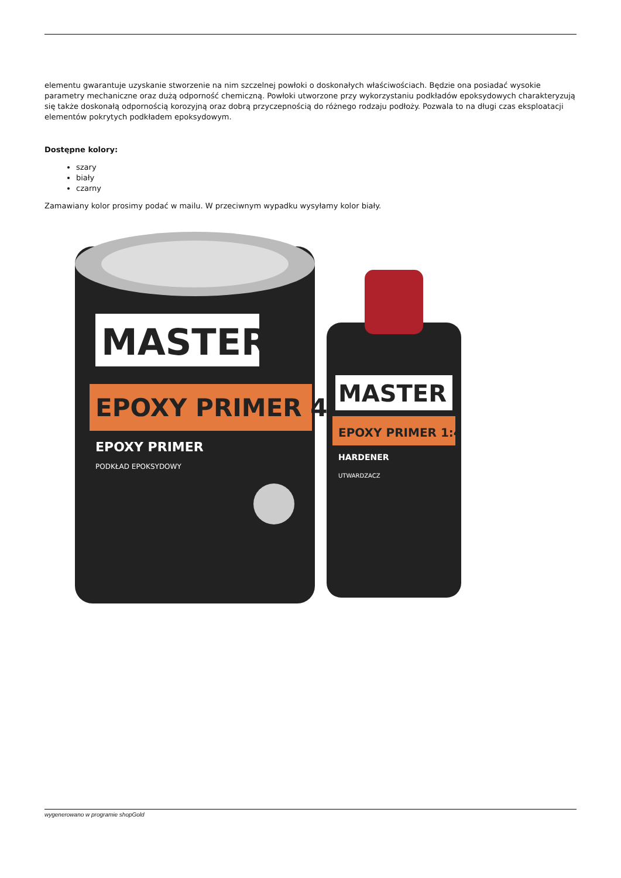elementu gwarantuje uzyskanie stworzenie na nim szczelnej powłoki o doskonałych właściwościach. Będzie ona posiadać wysokie parametry mechaniczne oraz dużą odporność chemiczną. Powłoki utworzone przy wykorzystaniu podkładów epoksydowych charakteryzują się także doskonałą odpornością korozyjną oraz dobrą przyczepnością do różnego rodzaju podłoży. Pozwala to na długi czas eksploatacji elementów pokrytych podkładem epoksydowym.
Dostępne kolory:
szary
biały
czarny
Zamawiany kolor prosimy podać w mailu. W przeciwnym wypadku wysyłamy kolor biały.
MASTER
EPOXY PRIMER 4:1
EPOXY PRIMER
PODKŁAD EPOKSYDOWY
MASTER
EPOXY PRIMER 1:4
HARDENER
UTWARDZACZ
wygenerowano w programie shopGold